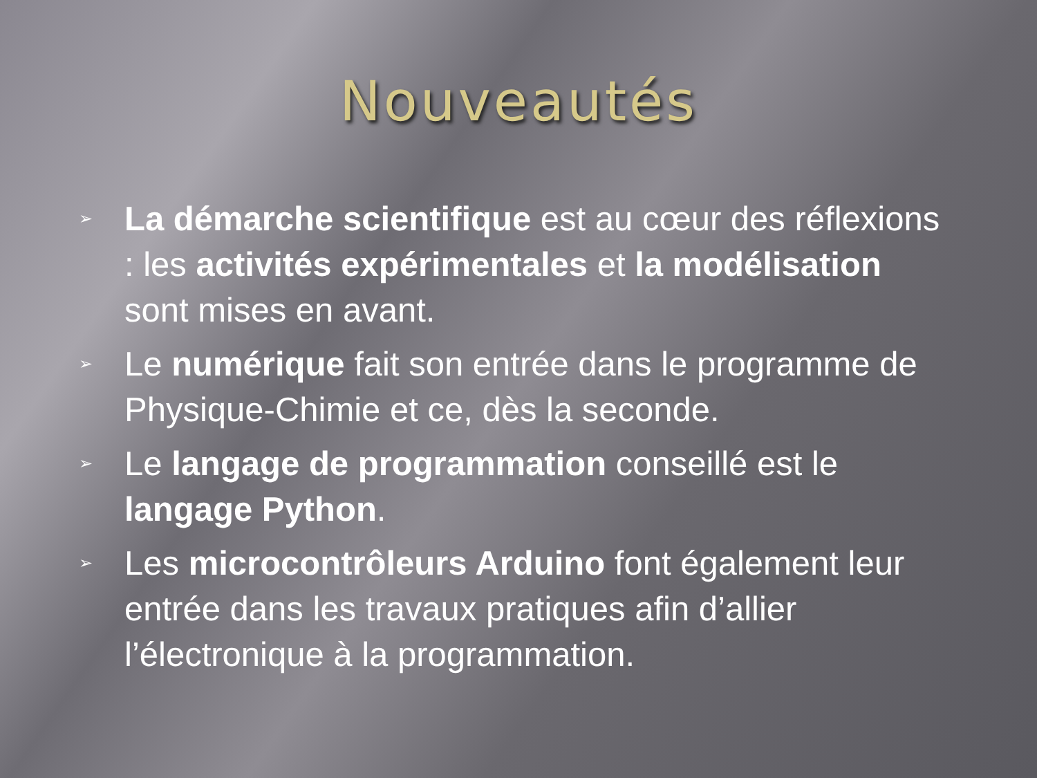Nouveautés
➢ La démarche scientifique est au cœur des réflexions : les activités expérimentales et la modélisation sont mises en avant.
➢ Le numérique fait son entrée dans le programme de Physique-Chimie et ce, dès la seconde.
➢ Le langage de programmation conseillé est le langage Python.
➢ Les microcontrôleurs Arduino font également leur entrée dans les travaux pratiques afin d’allier l’électronique à la programmation.